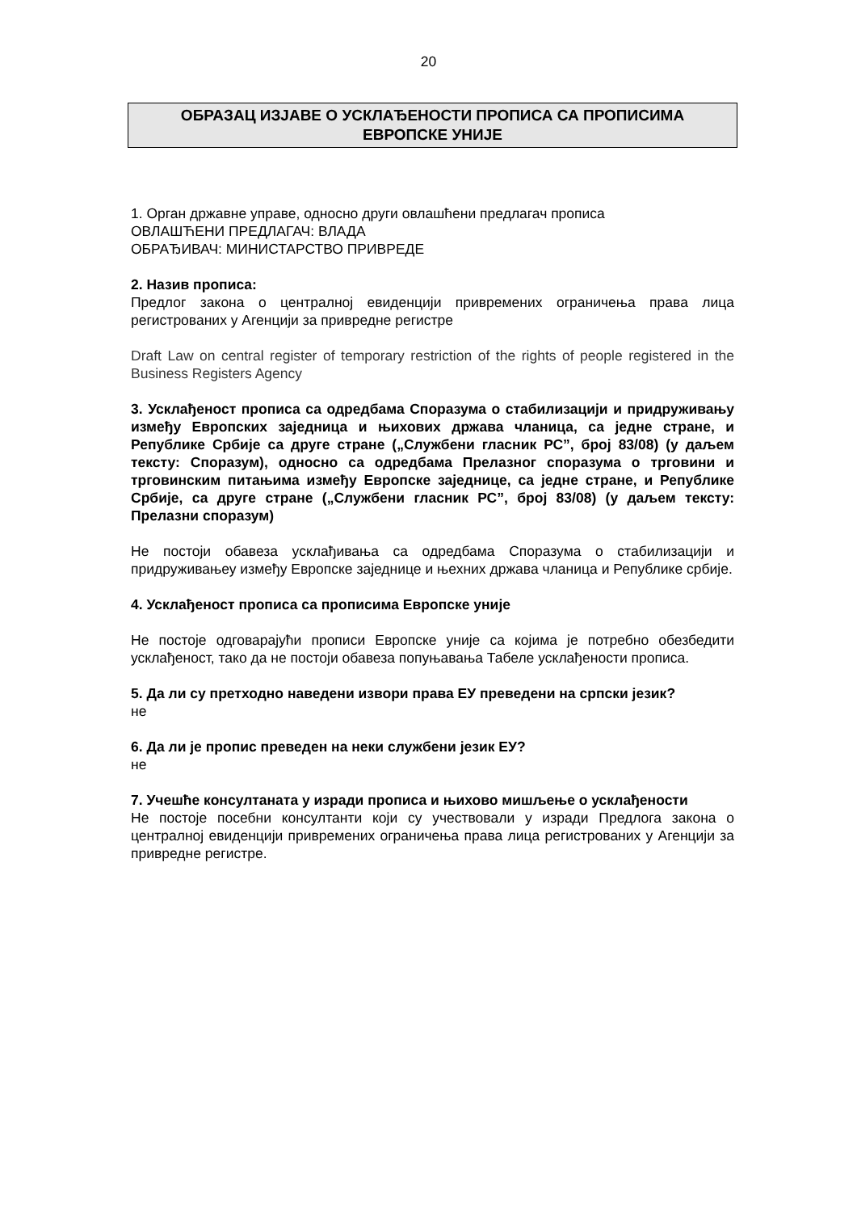20
ОБРАЗАЦ ИЗЈАВЕ О УСКЛАЂЕНОСТИ ПРОПИСА СА ПРОПИСИМА
ЕВРОПСКЕ УНИЈЕ
1. Орган државне управе, односно други овлашћени предлагач прописа
ОВЛАШЋЕНИ ПРЕДЛАГАЧ: ВЛАДА
ОБРАЂИВАЧ: МИНИСТАРСТВО ПРИВРЕДЕ
2. Назив прописа:
Предлог закона о централној евиденцији привремених ограничења права лица регистрованих у Агенцији за привредне регистре
Draft Law on central register of temporary restriction of the rights of people registered in the Business Registers Agency
3. Усклађеност прописа са одредбама Споразума о стабилизацији и придруживању између Европских заједница и њихових држава чланица, са једне стране, и Републике Србије са друге стране („Службени гласник РС”, број 83/08) (у даљем тексту: Споразум), односно са одредбама Прелазног споразума о трговини и трговинским питањима између Европске заједнице, са једне стране, и Републике Србије, са друге стране („Службени гласник РС”, број 83/08) (у даљем тексту: Прелазни споразум)
Не постоји обавеза усклађивања са одредбама Споразума о стабилизацији и придруживањеу између Европске заједнице и њехних држава чланица и Републике србије.
4. Усклађеност прописа са прописима Европске уније
Не постоје одговарајући прописи Европске уније са којима је потребно обезбедити усклађеност, тако да не постоји обавеза попуњавања Табеле усклађености прописа.
5. Да ли су претходно наведени извори права ЕУ преведени на српски језик?
не
6. Да ли је пропис преведен на неки службени језик ЕУ?
не
7. Учешће консултаната у изради прописа и њихово мишљење о усклађености
Не постоје посебни консултанти који су учествовали у изради Предлога закона о централној евиденцији привремених ограничења права лица регистрованих у Агенцији за привредне регистре.